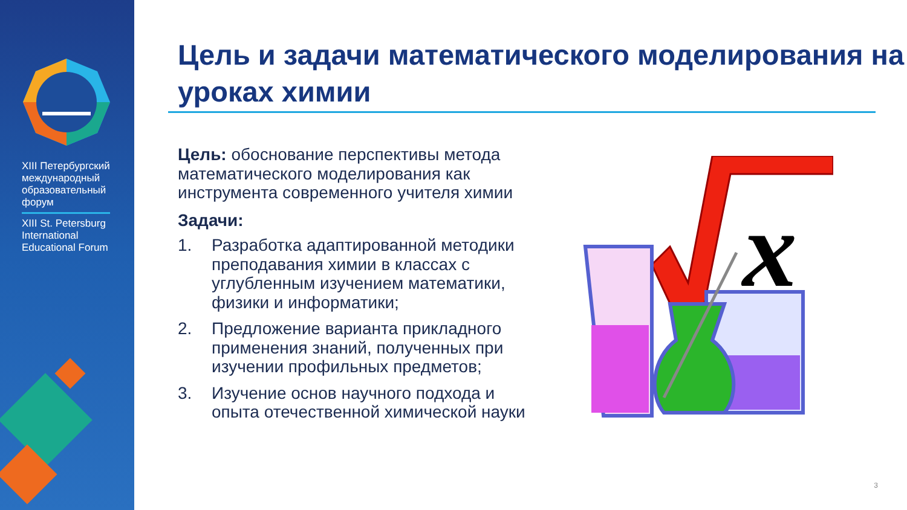XIII Петербургский международный образовательный форум
XIII St. Petersburg International Educational Forum
Цель и задачи математического моделирования на уроках химии
Цель: обоснование перспективы метода математического моделирования как инструмента современного учителя химии
Задачи:
1. Разработка адаптированной методики преподавания химии в классах с углубленным изучением математики, физики и информатики;
2. Предложение варианта прикладного применения знаний, полученных при изучении профильных предметов;
3. Изучение основ научного подхода и опыта отечественной химической науки
x
3